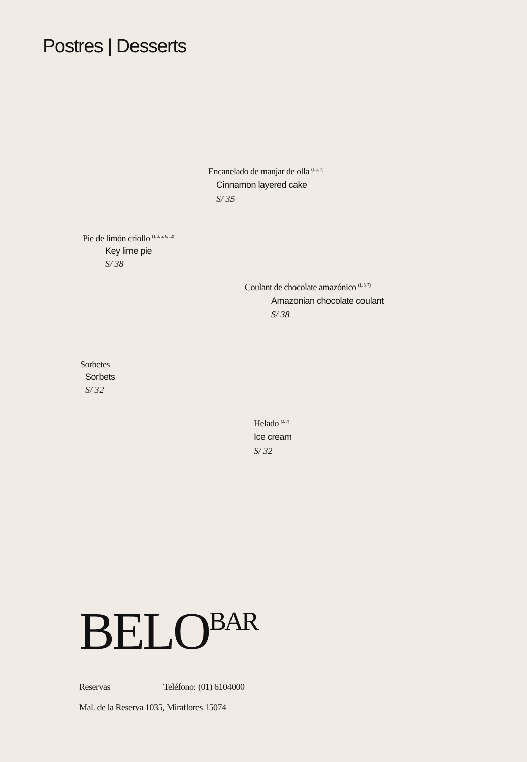Postres | Desserts
Encanelado de manjar de olla <sup>(1, 3, 7)</sup>
Cinnamon layered cake
S/ 35
Pie de limón criollo <sup>(1, 3, 5, 6, 12)</sup>
Key lime pie
S/ 38
Coulant de chocolate amazónico <sup>(1, 3, 7)</sup>
Amazonian chocolate coulant
S/ 38
Sorbetes
Sorbets
S/ 32
Helado <sup>(3, 7)</sup>
Ice cream
S/ 32
BELO BAR
Reservas Teléfono: (01) 6104000
Mal. de la Reserva 1035, Miraflores 15074